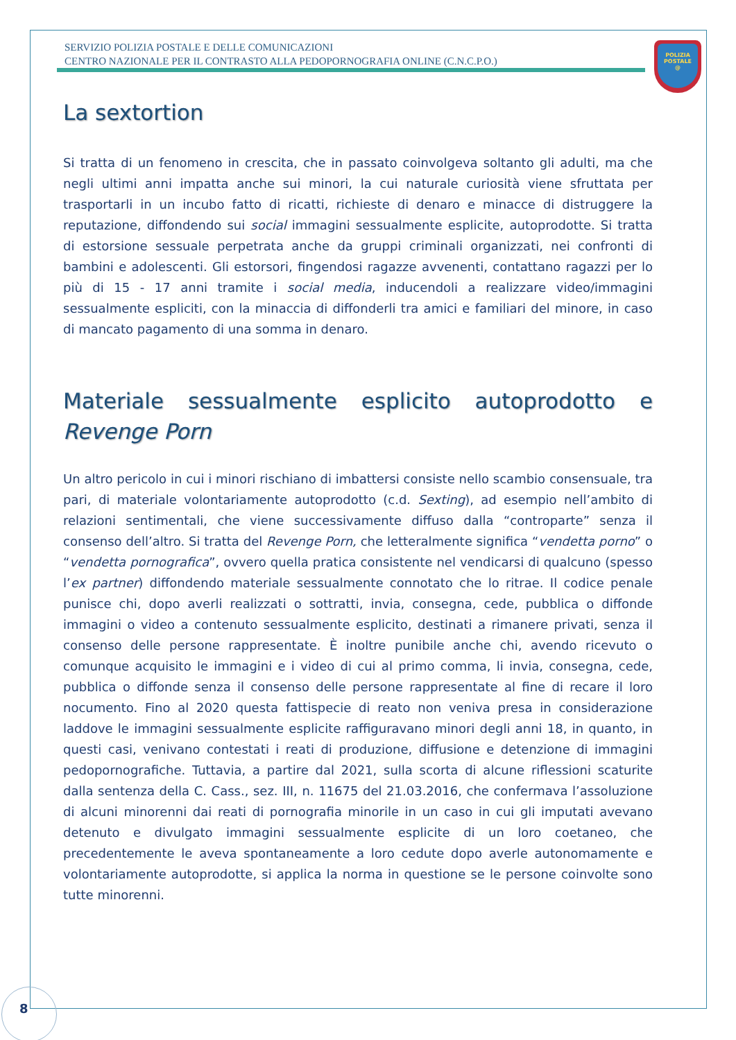SERVIZIO POLIZIA POSTALE E DELLE COMUNICAZIONI
CENTRO NAZIONALE PER IL CONTRASTO ALLA PEDOPORNOGRAFIA ONLINE (C.N.C.P.O.)
POLIZIA
POSTALE
@
La sextortion
Si tratta di un fenomeno in crescita, che in passato coinvolgeva soltanto gli adulti, ma che negli ultimi anni impatta anche sui minori, la cui naturale curiosità viene sfruttata per trasportarli in un incubo fatto di ricatti, richieste di denaro e minacce di distruggere la reputazione, diffondendo sui social immagini sessualmente esplicite, autoprodotte. Si tratta di estorsione sessuale perpetrata anche da gruppi criminali organizzati, nei confronti di bambini e adolescenti. Gli estorsori, fingendosi ragazze avvenenti, contattano ragazzi per lo più di 15 - 17 anni tramite i social media, inducendoli a realizzare video/immagini sessualmente espliciti, con la minaccia di diffonderli tra amici e familiari del minore, in caso di mancato pagamento di una somma in denaro.
Materiale sessualmente esplicito autoprodotto e
Revenge Porn
Un altro pericolo in cui i minori rischiano di imbattersi consiste nello scambio consensuale, tra pari, di materiale volontariamente autoprodotto (c.d. Sexting), ad esempio nell’ambito di relazioni sentimentali, che viene successivamente diffuso dalla “controparte” senza il consenso dell’altro. Si tratta del Revenge Porn, che letteralmente significa “vendetta porno” o “vendetta pornografica”, ovvero quella pratica consistente nel vendicarsi di qualcuno (spesso l’ex partner) diffondendo materiale sessualmente connotato che lo ritrae. Il codice penale punisce chi, dopo averli realizzati o sottratti, invia, consegna, cede, pubblica o diffonde immagini o video a contenuto sessualmente esplicito, destinati a rimanere privati, senza il consenso delle persone rappresentate. È inoltre punibile anche chi, avendo ricevuto o comunque acquisito le immagini e i video di cui al primo comma, li invia, consegna, cede, pubblica o diffonde senza il consenso delle persone rappresentate al fine di recare il loro nocumento. Fino al 2020 questa fattispecie di reato non veniva presa in considerazione laddove le immagini sessualmente esplicite raffiguravano minori degli anni 18, in quanto, in questi casi, venivano contestati i reati di produzione, diffusione e detenzione di immagini pedopornografiche. Tuttavia, a partire dal 2021, sulla scorta di alcune riflessioni scaturite dalla sentenza della C. Cass., sez. III, n. 11675 del 21.03.2016, che confermava l’assoluzione di alcuni minorenni dai reati di pornografia minorile in un caso in cui gli imputati avevano detenuto e divulgato immagini sessualmente esplicite di un loro coetaneo, che precedentemente le aveva spontaneamente a loro cedute dopo averle autonomamente e volontariamente autoprodotte, si applica la norma in questione se le persone coinvolte sono tutte minorenni.
8